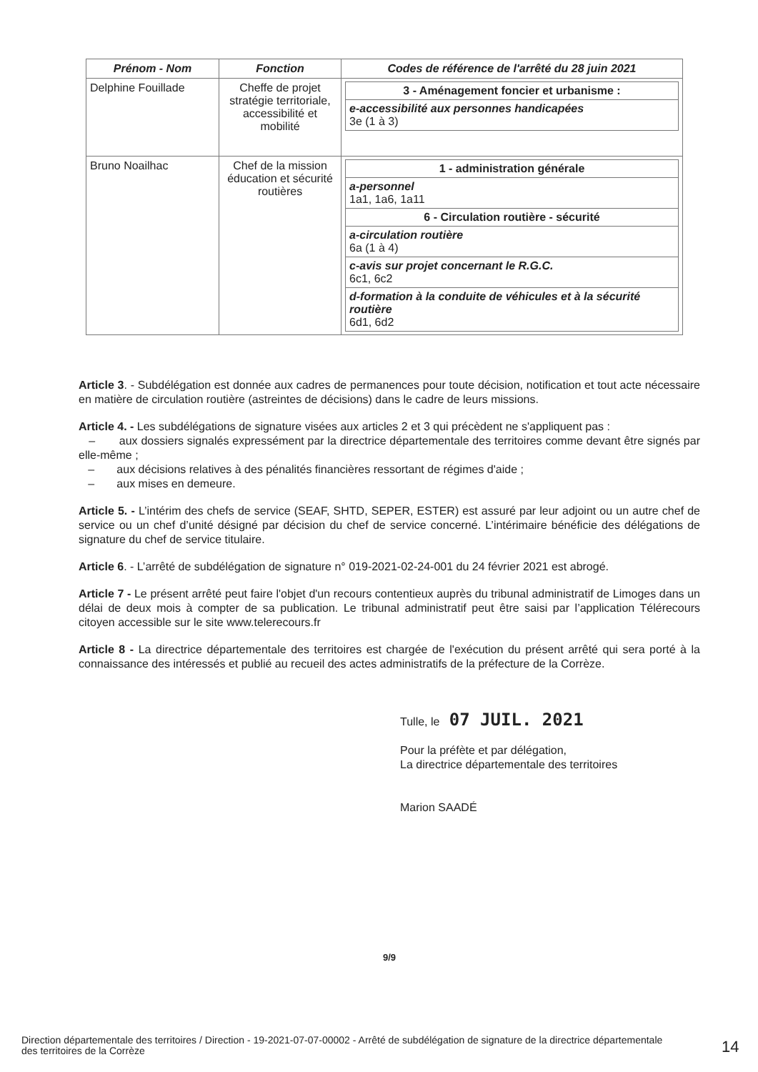| Prénom - Nom | Fonction | Codes de référence de l'arrêté du 28 juin 2021 |
| --- | --- | --- |
| Delphine Fouillade | Cheffe de projet stratégie territoriale, accessibilité et mobilité | / 3 - Aménagement foncier et urbanisme : / / e-accessibilité aux personnes handicapées 3e (1 à 3) / |
| Bruno Noailhac | Chef de la mission éducation et sécurité routières | / 1 - administration générale / / a-personnel 1a1, 1a6, 1a11 / / 6 - Circulation routière - sécurité / / a-circulation routière 6a (1 à 4) / / c-avis sur projet concernant le R.G.C. 6c1, 6c2 / / d-formation à la conduite de véhicules et à la sécurité routière 6d1, 6d2 / |
Article 3. - Subdélégation est donnée aux cadres de permanences pour toute décision, notification et tout acte nécessaire en matière de circulation routière (astreintes de décisions) dans le cadre de leurs missions.
Article 4. - Les subdélégations de signature visées aux articles 2 et 3 qui précèdent ne s'appliquent pas :
– aux dossiers signalés expressément par la directrice départementale des territoires comme devant être signés par elle-même ;
– aux décisions relatives à des pénalités financières ressortant de régimes d'aide ;
– aux mises en demeure.
Article 5. - L’intérim des chefs de service (SEAF, SHTD, SEPER, ESTER) est assuré par leur adjoint ou un autre chef de service ou un chef d’unité désigné par décision du chef de service concerné. L’intérimaire bénéficie des délégations de signature du chef de service titulaire.
Article 6. - L’arrêté de subdélégation de signature n° 019-2021-02-24-001 du 24 février 2021 est abrogé.
Article 7 - Le présent arrêté peut faire l'objet d'un recours contentieux auprès du tribunal administratif de Limoges dans un délai de deux mois à compter de sa publication. Le tribunal administratif peut être saisi par l’application Télérecours citoyen accessible sur le site www.telerecours.fr
Article 8 - La directrice départementale des territoires est chargée de l'exécution du présent arrêté qui sera porté à la connaissance des intéressés et publié au recueil des actes administratifs de la préfecture de la Corrèze.
Tulle, le 07 JUIL. 2021
Pour la préfète et par délégation,
La directrice départementale des territoires
Marion SAADÉ
9/9
Direction départementale des territoires / Direction - 19-2021-07-07-00002 - Arrêté de subdélégation de signature de la directrice départementale des territoires de la Corrèze
14